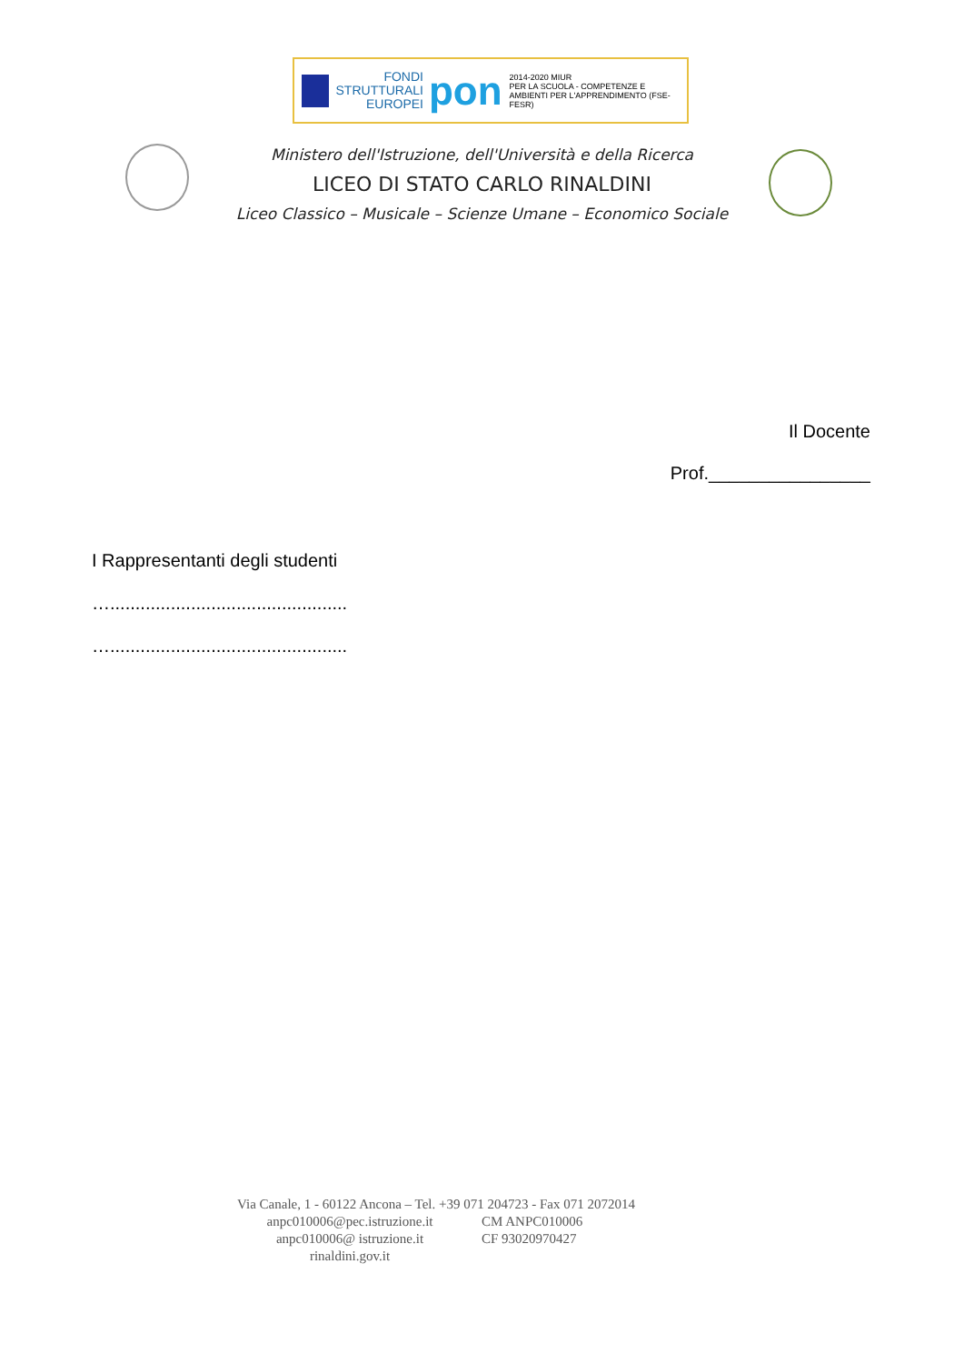FONDI
STRUTTURALI
EUROPEI
pon
2014-2020 MIUR
PER LA SCUOLA - COMPETENZE E AMBIENTI PER L'APPRENDIMENTO (FSE-FESR)
Ministero dell'Istruzione, dell'Università e della Ricerca
LICEO DI STATO CARLO RINALDINI
Liceo Classico – Musicale – Scienze Umane – Economico Sociale
Il Docente
Prof.________________
I Rappresentanti degli studenti
…...............................................
…...............................................
Via Canale, 1 - 60122 Ancona – Tel. +39 071 204723 - Fax 071 2072014
anpc010006@pec.istruzione.it CM ANPC010006
anpc010006@ istruzione.it CF 93020970427
rinaldini.gov.it